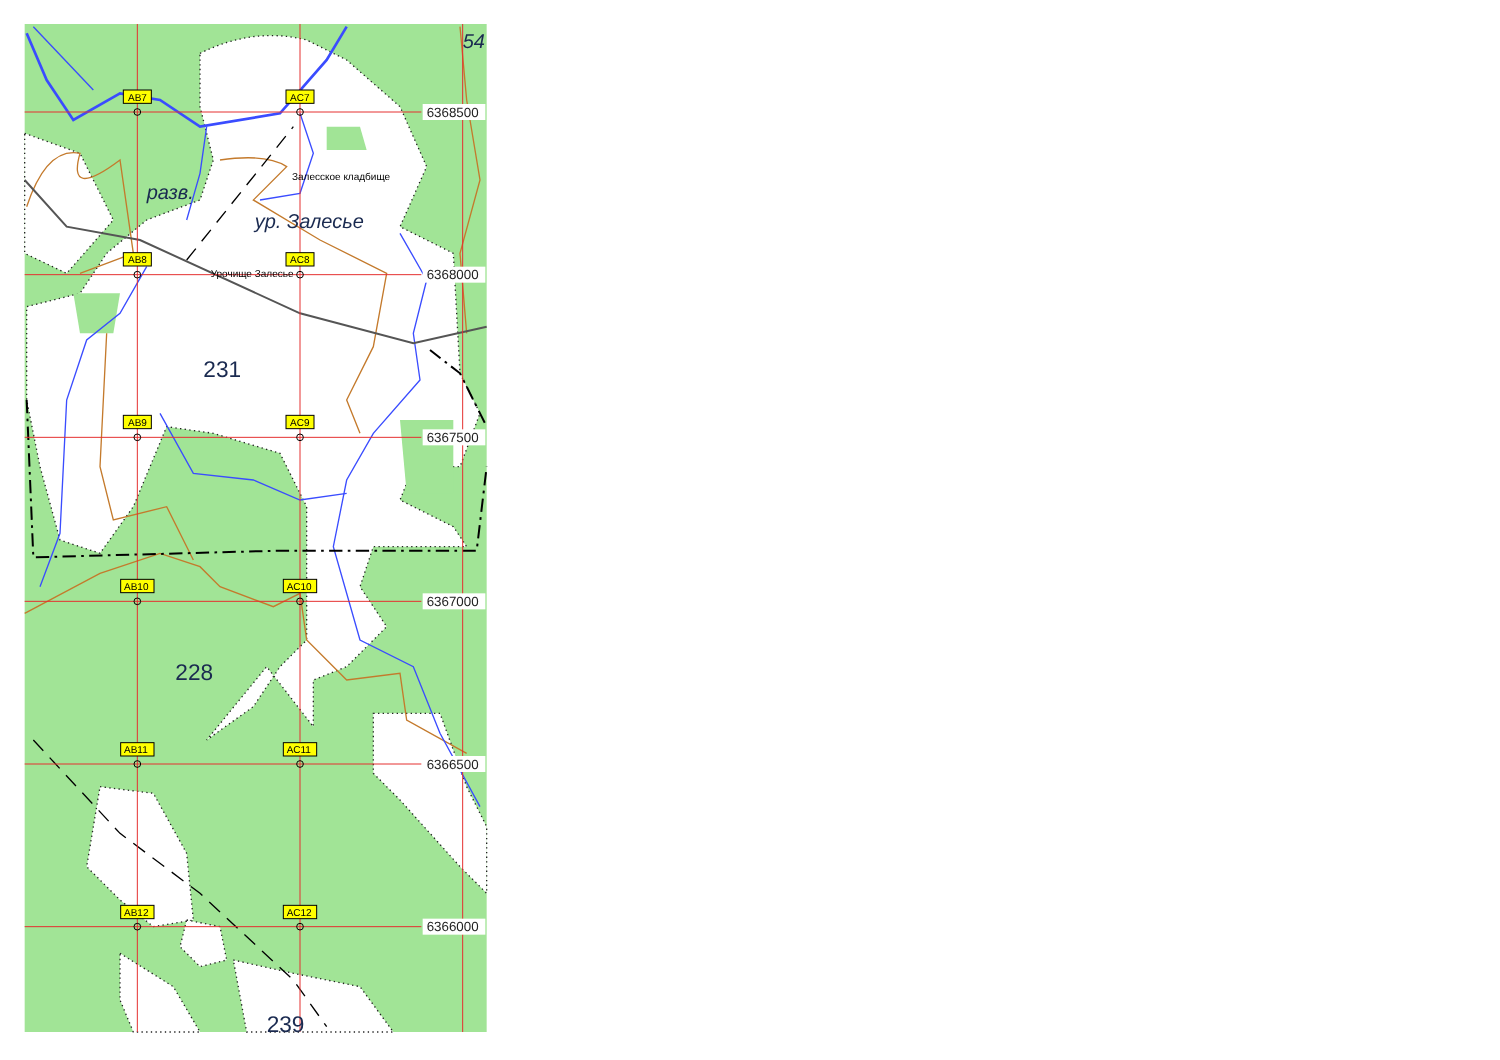54
AB7
AC7
6368500
Залесское кладбище
разв.
ур. Залесье
AB8
AC8
Урочище Залесье
6368000
231
AB9
AC9
6367500
AB10
AC10
6367000
228
AB11
AC11
6366500
AB12
AC12
6366000
239